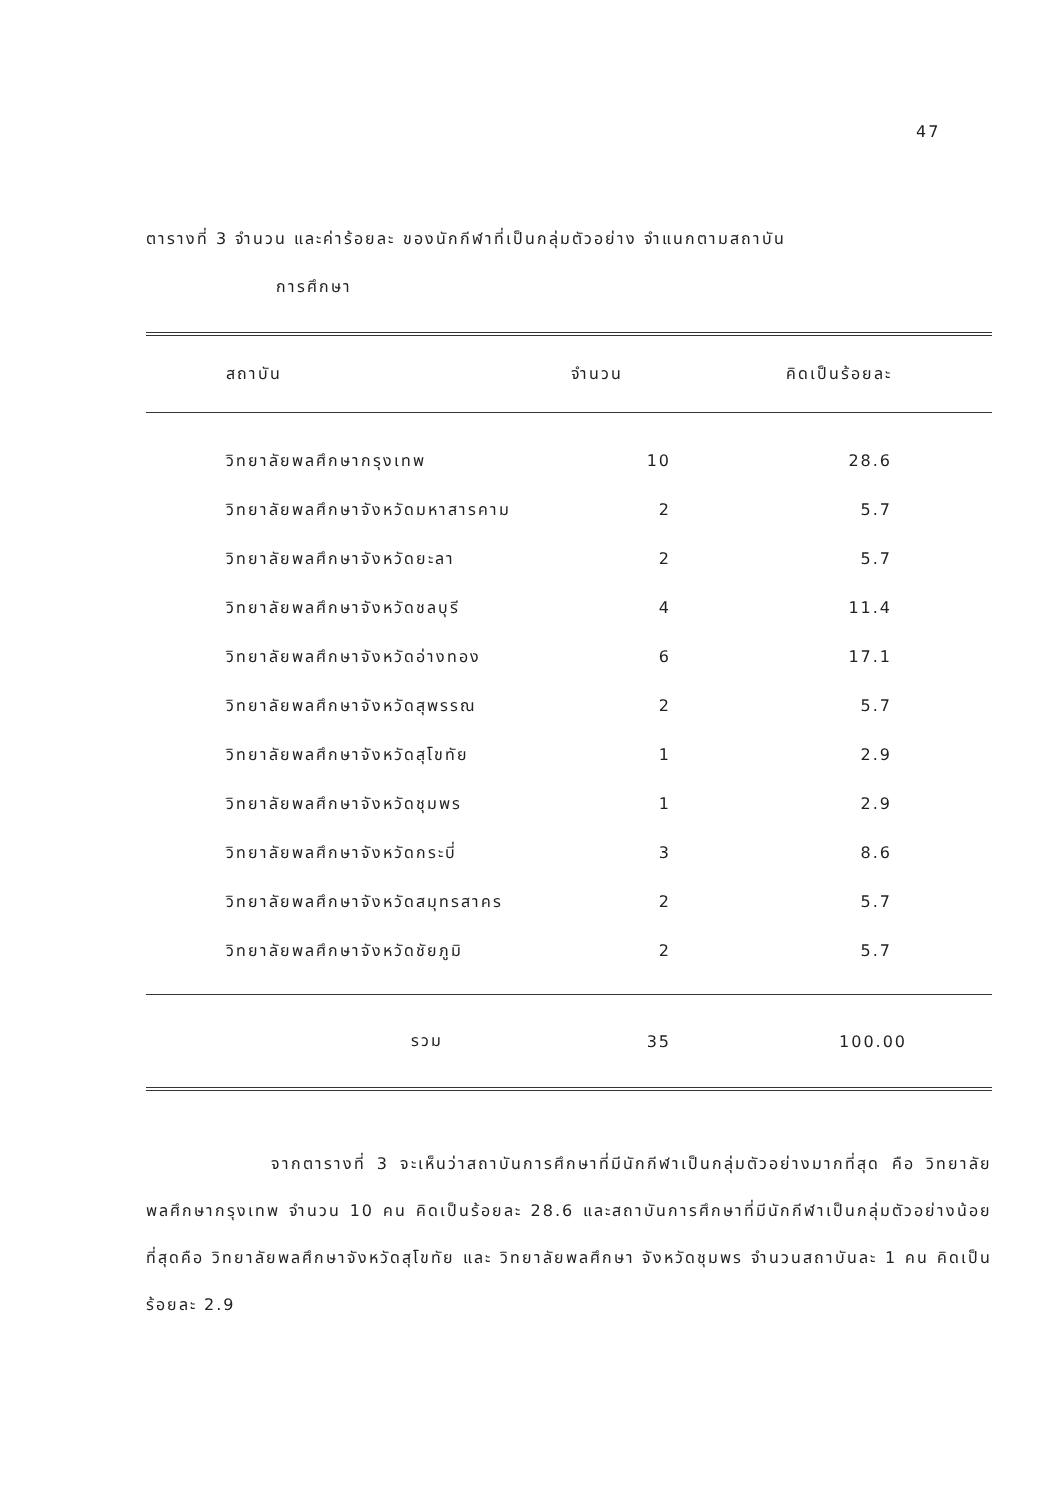47
ตารางที่ 3 จำนวน และค่าร้อยละ ของนักกีฬาที่เป็นกลุ่มตัวอย่าง จำแนกตามสถาบัน
การศึกษา
| สถาบัน | จำนวน | คิดเป็นร้อยละ |
| --- | --- | --- |
| วิทยาลัยพลศึกษากรุงเทพ | 10 | 28.6 |
| วิทยาลัยพลศึกษาจังหวัดมหาสารคาม | 2 | 5.7 |
| วิทยาลัยพลศึกษาจังหวัดยะลา | 2 | 5.7 |
| วิทยาลัยพลศึกษาจังหวัดชลบุรี | 4 | 11.4 |
| วิทยาลัยพลศึกษาจังหวัดอ่างทอง | 6 | 17.1 |
| วิทยาลัยพลศึกษาจังหวัดสุพรรณ | 2 | 5.7 |
| วิทยาลัยพลศึกษาจังหวัดสุโขทัย | 1 | 2.9 |
| วิทยาลัยพลศึกษาจังหวัดชุมพร | 1 | 2.9 |
| วิทยาลัยพลศึกษาจังหวัดกระบี่ | 3 | 8.6 |
| วิทยาลัยพลศึกษาจังหวัดสมุทรสาคร | 2 | 5.7 |
| วิทยาลัยพลศึกษาจังหวัดชัยภูมิ | 2 | 5.7 |
| รวม | 35 | 100.00 |
จากตารางที่ 3 จะเห็นว่าสถาบันการศึกษาที่มีนักกีฬาเป็นกลุ่มตัวอย่างมากที่สุด คือ วิทยาลัยพลศึกษากรุงเทพ จำนวน 10 คน คิดเป็นร้อยละ 28.6 และสถาบันการศึกษาที่มีนักกีฬาเป็นกลุ่มตัวอย่างน้อยที่สุดคือ วิทยาลัยพลศึกษาจังหวัดสุโขทัย และ วิทยาลัยพลศึกษา จังหวัดชุมพร จำนวนสถาบันละ 1 คน คิดเป็นร้อยละ 2.9